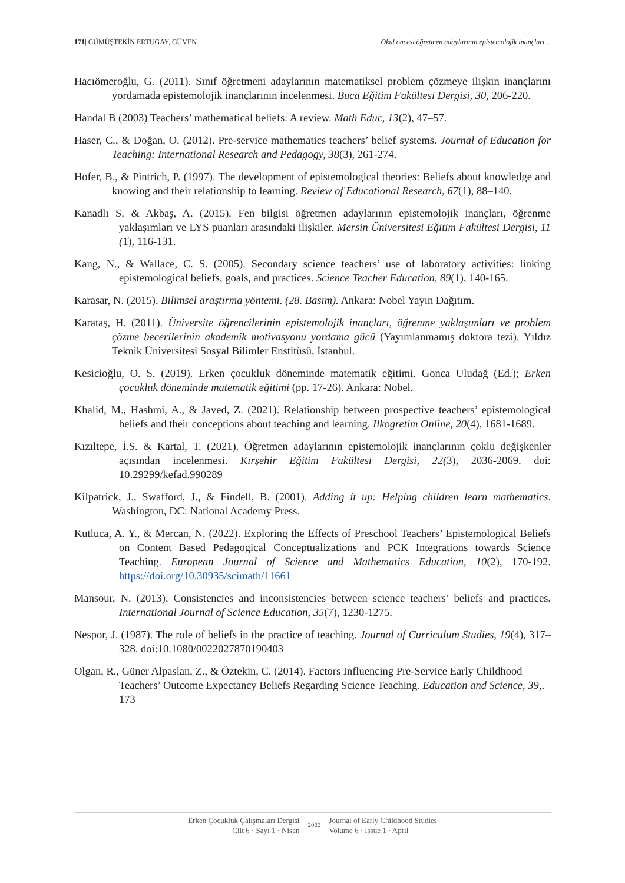171| GÜMÜŞTEKİN ERTUGAY, GÜVEN Okul öncesi öğretmen adaylarının epistemolojik inançları…
Hacıömeroğlu, G. (2011). Sınıf öğretmeni adaylarının matematiksel problem çözmeye ilişkin inançlarını yordamada epistemolojik inançlarının incelenmesi. Buca Eğitim Fakültesi Dergisi, 30, 206-220.
Handal B (2003) Teachers’ mathematical beliefs: A review. Math Educ, 13(2), 47–57.
Haser, C., & Doğan, O. (2012). Pre-service mathematics teachers’ belief systems. Journal of Education for Teaching: International Research and Pedagogy, 38(3), 261-274.
Hofer, B., & Pintrich, P. (1997). The development of epistemological theories: Beliefs about knowledge and knowing and their relationship to learning. Review of Educational Research, 67(1), 88–140.
Kanadlı S. & Akbaş, A. (2015). Fen bilgisi öğretmen adaylarının epistemolojik inançları, öğrenme yaklaşımları ve LYS puanları arasındaki ilişkiler. Mersin Üniversitesi Eğitim Fakültesi Dergisi, 11 (1), 116-131.
Kang, N., & Wallace, C. S. (2005). Secondary science teachers’ use of laboratory activities: linking epistemological beliefs, goals, and practices. Science Teacher Education, 89(1), 140-165.
Karasar, N. (2015). Bilimsel araştırma yöntemi. (28. Basım). Ankara: Nobel Yayın Dağıtım.
Karataş, H. (2011). Üniversite öğrencilerinin epistemolojik inançları, öğrenme yaklaşımları ve problem çözme becerilerinin akademik motivasyonu yordama gücü (Yayımlanmamış doktora tezi). Yıldız Teknik Üniversitesi Sosyal Bilimler Enstitüsü, İstanbul.
Kesicioğlu, O. S. (2019). Erken çocukluk döneminde matematik eğitimi. Gonca Uludağ (Ed.); Erken çocukluk döneminde matematik eğitimi (pp. 17-26). Ankara: Nobel.
Khalid, M., Hashmi, A., & Javed, Z. (2021). Relationship between prospective teachers’ epistemological beliefs and their conceptions about teaching and learning. Ilkogretim Online, 20(4), 1681-1689.
Kızıltepe, İ.S. & Kartal, T. (2021). Öğretmen adaylarının epistemolojik inançlarının çoklu değişkenler açısından incelenmesi. Kırşehir Eğitim Fakültesi Dergisi, 22(3), 2036-2069. doi: 10.29299/kefad.990289
Kilpatrick, J., Swafford, J., & Findell, B. (2001). Adding it up: Helping children learn mathematics. Washington, DC: National Academy Press.
Kutluca, A. Y., & Mercan, N. (2022). Exploring the Effects of Preschool Teachers’ Epistemological Beliefs on Content Based Pedagogical Conceptualizations and PCK Integrations towards Science Teaching. European Journal of Science and Mathematics Education, 10(2), 170-192. https://doi.org/10.30935/scimath/11661
Mansour, N. (2013). Consistencies and inconsistencies between science teachers’ beliefs and practices. International Journal of Science Education, 35(7), 1230-1275.
Nespor, J. (1987). The role of beliefs in the practice of teaching. Journal of Curriculum Studies, 19(4), 317–328. doi:10.1080/0022027870190403
Olgan, R., Güner Alpaslan, Z., & Öztekin, C. (2014). Factors Influencing Pre-Service Early Childhood Teachers’ Outcome Expectancy Beliefs Regarding Science Teaching. Education and Science, 39,. 173
Erken Çocukluk Çalışmaları Dergisi
Cilt 6 · Sayı 1 · Nisan
2022
Journal of Early Childhood Studies
Volume 6 · Issue 1 · April